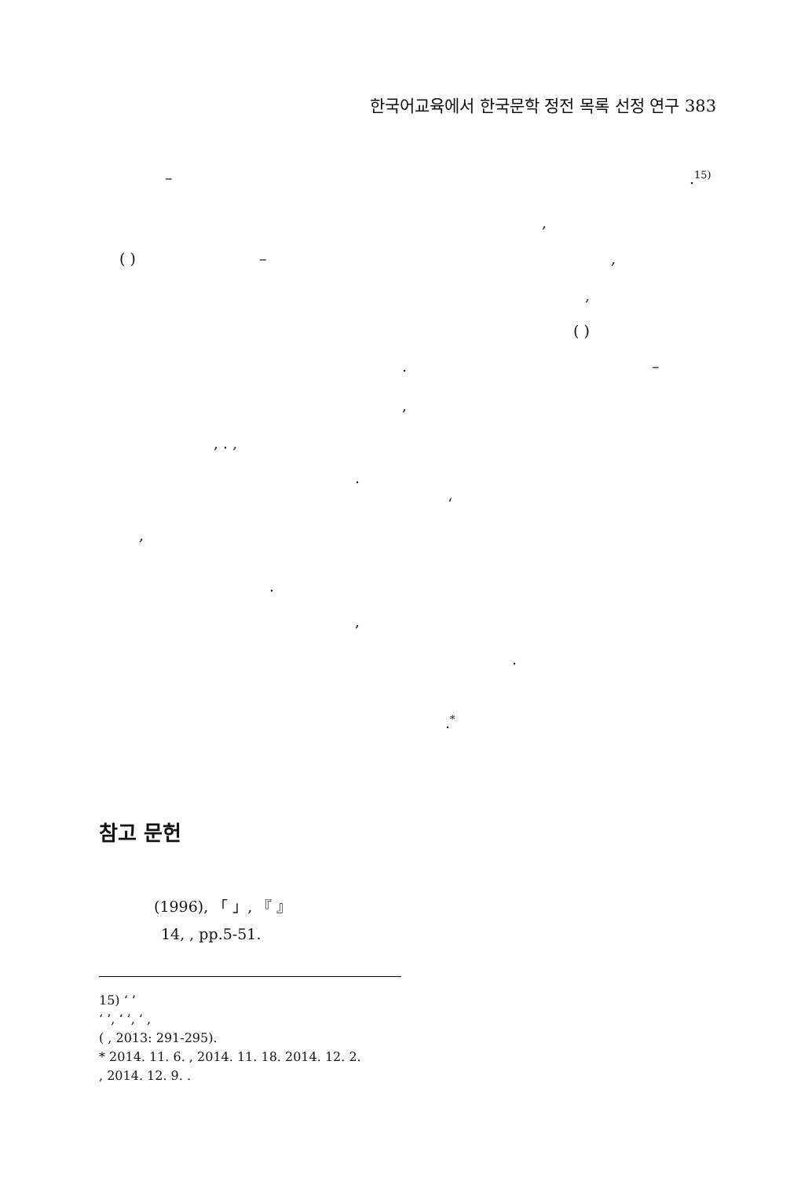한국어교육에서 한국문학 정전 목록 선정 연구 383
– .<sup>15)</sup>
,
( ) – ,
,
( )
. –
,
, . ,
.
‘
,
.
,
.
.<sup>*</sup>
참고 문헌
(1996), 「 」, 『 』
14, , pp.5-51.
15) ‘ ’
‘ ’, ‘ ’, ‘ ,
( , 2013: 291-295).
* 2014. 11. 6. , 2014. 11. 18. 2014. 12. 2.
, 2014. 12. 9. .